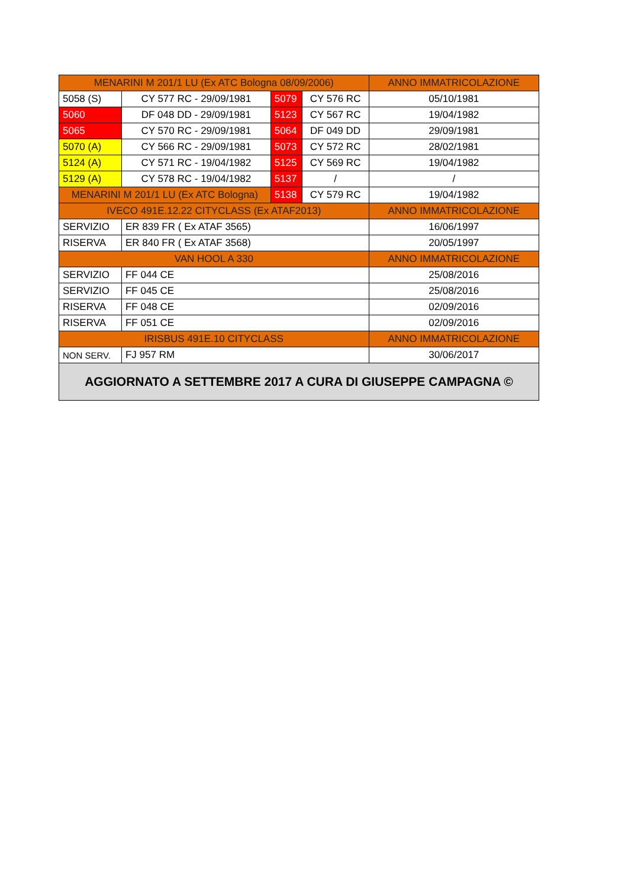| MENARINI M 201/1 LU (Ex ATC Bologna 08/09/2006) | | | | ANNO IMMATRICOLAZIONE |
| 5058 (S) | CY 577 RC - 29/09/1981 | 5079 | CY 576 RC | 05/10/1981 |
| 5060 | DF 048 DD - 29/09/1981 | 5123 | CY 567 RC | 19/04/1982 |
| 5065 | CY 570 RC - 29/09/1981 | 5064 | DF 049 DD | 29/09/1981 |
| 5070 (A) | CY 566 RC - 29/09/1981 | 5073 | CY 572 RC | 28/02/1981 |
| 5124 (A) | CY 571 RC - 19/04/1982 | 5125 | CY 569 RC | 19/04/1982 |
| 5129 (A) | CY 578 RC - 19/04/1982 | 5137 | / | / |
| MENARINI M 201/1 LU (Ex ATC Bologna) | | 5138 | CY 579 RC | 19/04/1982 |
| IVECO 491E.12.22 CITYCLASS (Ex ATAF2013) | | | | ANNO IMMATRICOLAZIONE |
| SERVIZIO | ER 839 FR ( Ex ATAF 3565) | | | 16/06/1997 |
| RISERVA | ER 840 FR ( Ex ATAF 3568) | | | 20/05/1997 |
| VAN HOOL A 330 | | | | ANNO IMMATRICOLAZIONE |
| SERVIZIO | FF 044 CE | | | 25/08/2016 |
| SERVIZIO | FF 045 CE | | | 25/08/2016 |
| RISERVA | FF 048 CE | | | 02/09/2016 |
| RISERVA | FF 051 CE | | | 02/09/2016 |
| IRISBUS 491E.10 CITYCLASS | | | | ANNO IMMATRICOLAZIONE |
| NON SERV. | FJ 957 RM | | | 30/06/2017 |
| AGGIORNATO A SETTEMBRE 2017 A CURA DI GIUSEPPE CAMPAGNA © | | | | |